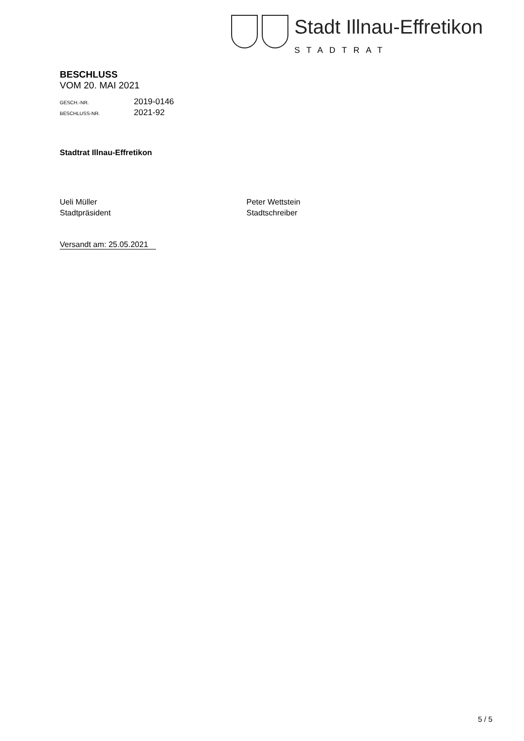Stadt Illnau-Effretikon
STADTRAT
BESCHLUSS
VOM 20. MAI 2021
GESCH.-NR. 2019-0146
BESCHLUSS-NR. 2021-92
Stadtrat Illnau-Effretikon
Ueli Müller
Stadtpräsident
Peter Wettstein
Stadtschreiber
Versandt am: 25.05.2021
5 / 5